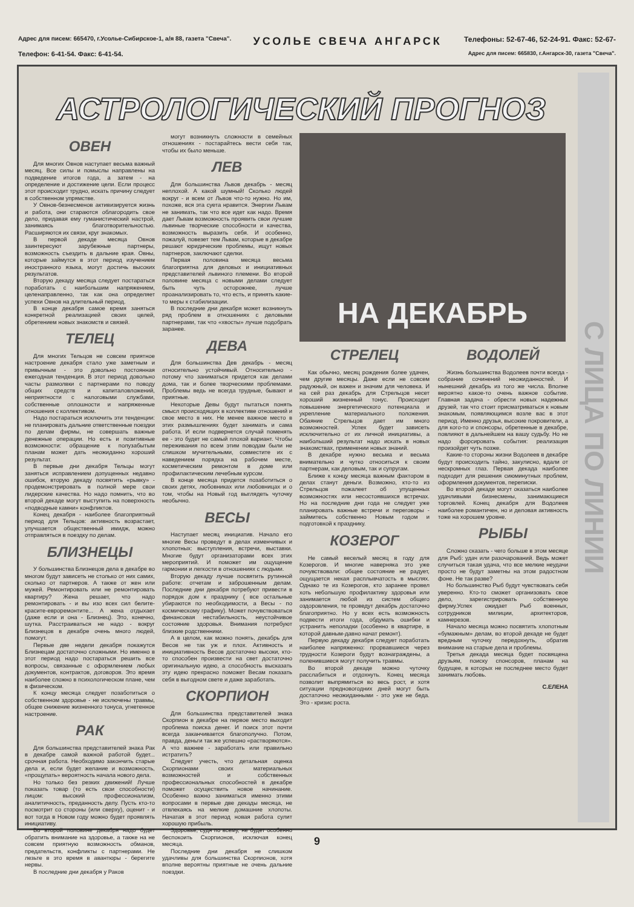Адрес для писем: 665470, г.Усолье-Сибирское-1, а/я 88, газета "Свеча". УСОЛЬЕ СВЕЧА АНГАРСК Телефоны: 52-67-46, 52-24-91. Факс: 52-67-
Телефон: 6-41-54. Факс: 6-41-54. Адрес для писем: 665830, г.Ангарск-30, газета "Свеча".
АСТРОЛОГИЧЕСКИЙ ПРОГНОЗ
ОВЕН
Для многих Овнов наступает весьма важный месяц. Все силы и помыслы направлены на подведение итогов года, а затем - на определение и достижение цели. Если процесс этот происходит трудно, искать причину следует в собственном упрямстве.
У Овнов-безнесменов активизируется жизнь и работа, они стараются облагородить свое дело, придавая ему гуманистический настрой, занимаясь благотворительностью. Расширяются их связи, круг знакомых.
В первой декаде месяца Овнов заинтересуют зарубежные партнеры, возможность съездить в дальние края. Овны, которые займутся в этот период изучением иностранного языка, могут достичь высоких результатов.
Вторую декаду месяца следует постараться поработать с наибольшим напряжением, целенаправленно, так как она определяет успехи Овнов на длительный период.
В конце декабря самое время заняться конкретной реализацией своих целей, обретением новых знакомств и связей.
ТЕЛЕЦ
Для многих Тельцов не совсем приятное настроение декабря стало уже заметным и привычным - это довольно постоянная ежегодная тенденция. В этот период довольно часты размолвки с партнерами по поводу общих средств и капиталовложений, неприятности с налоговыми службами, собственные оплошности и напряженные отношения с коллективом.
Надо постараться исключить эти тенденции: не планировать дальние ответственные поездки по делам фирмы, не совершать важные денежные операции. Но есть и позитивные возможности: обращение к полузабытым планам может дать неожиданно хороший результат.
В первые дни декабря Тельцы могут заняться исправлением допущенных недавно ошибок, вторую декаду посвятить «рывку» - продемонстрировать в полной мере свои лидерские качества. Но надо помнить, что во второй декаде могут выступить на поверхность «подводные камни» конфликтов.
Конец декабря - наиболее благоприятный период для Тельцов: активность возрастает, улучшается общественный имидж, можно отправляться в поездку по делам.
БЛИЗНЕЦЫ
У большинства Близнецов дела в декабре во многом будут зависеть не столько от них самих, сколько от партнеров. А также от жен или мужей. Ремонтировать или не ремонтировать квартиру? Жена решает, что надо ремонтировать - и вы изо всех сил белите-красите-евроремонтите... А жена отдыхает (даже если и она - Близнец). Это, конечно, шутка. Расстраиваться не надо - вокруг Близнецов в декабре очень много людей, помогут.
Первые две недели декабря покажутся Близнецам достаточно сложными. Но именно в этот период надо постараться решить все вопросы, связанные с оформлением любых документов, контрактов, договоров. Это время наиболее сложно в психологическом плане, чем в физическом.
К концу месяца следует позаботиться о собственном здоровье - не исключены травмы, общее снижение жизненного тонуса, угнетенное настроение.
РАК
Для большинства представителей знака Рак в декабре самой важной работой будет... срочная работа. Необходимо закончить старые дела и, если будет желание и возможность, «прощупать» вероятность начала нового дела.
Но только без резких движений! Лучше показать товар (то есть свои способности) лицом: высокий профессионализм, аналитичность, преданность делу. Пусть кто-то посмотрит со стороны (или сверху), оценит - и вот тогда в Новом году можно будет проявлять инициативу.
Во второй половине декабря надо будет обратить внимание на здоровье, а также на не совсем приятную возможность обманов, предательств, конфликты с партнерами. Не лезьте в это время в авантюры - берегите нервы.
В последние дни декабря у Раков
могут возникнуть сложности в семейных отношениях - постарайтесь вести себя так, чтобы их было меньше.
ЛЕВ
Для большинства Львов декабрь - месяц неплохой. А какой шумный! Сколько людей вокруг - и всем от Львов что-то нужно. Но им, похоже, вся эта суета нравится. Энергии Львам не занимать, так что все идет как надо. Время дает Львам возможность проявить свои лучшие львиные творческие способности и качества, возможность выразить себя. И особенно, пожалуй, повезет тем Львам, которые в декабре решают юридические проблемы, ищут новых партнеров, заключают сделки.
Первая половина месяца весьма благоприятна для деловых и инициативных представителей львиного племени. Во второй половине месяца с новыми делами следует быть чуть осторожнее, лучше проанализировать то, что есть, и принять какие-то меры к стабилизации.
В последние дни декабря может возникнуть ряд проблем в отношениях с деловыми партнерами, так что «хвосты» лучше подобрать заранее.
ДЕВА
Для большинства Дев декабрь - месяц относительно устойчивый. Относительно - потому что заниматься придется как делами дома, так и более творческими проблемами. Проблемы ведь не всегда трудные, бывают и приятные.
Некоторые Девы будут пытаться понять смысл происходящих в коллективе отношений и свое место в них. Не менее важное место в этих размышлениях будет занимать и сама работа. И если подвернется случай поменять ее - это будет не самый плохой вариант. Чтобы переживания по всем этим поводам были не слишком мучительными, совместите их с наведением порядка на рабочем месте, косметическим ремонтом в доме или профилактическим лечебным курсом.
В конце месяца придется позаботиться о своих детях, любовниках или любовницах и о том, чтобы на Новый год выглядеть чуточку необычно.
ВЕСЫ
Наступает месяц инициатив. Начало его многие Весы проведут в делах изменчивых и хлопотных: выступления, встречи, выставки. Многие будут организаторами всех этих мероприятий. И поможет им ощущение гармонии и легкости в отношениях с людьми.
Вторую декаду лучше посвятить рутинной работе: отчетам и заброшенным делам. Последние дни декабря потребуют привести в порядок дом к празднику ( все остальные убираются по необходимости, а Весы - по космическому графику). Может почувствоваться финансовая нестабильность, неустойчивое состояние здоровья. Внимания потребуют близкие родственники.
А в целом, как можно понять, декабрь для Весов не так уж и плох. Активность и инициативность Весов достаточно высоки, кто-то способен произвести на свет достаточно оригинальную идею, а способность высказать эту идею прекрасно поможет Весам показать себя в выгодном свете и даже заработать.
СКОРПИОН
Для большинства представителей знака Скорпион в декабре на первое место выходит проблема поиска денег. И поиск этот почти всегда заканчивается благополучно. Потом, правда, деньги так же успешно «растворяются». А что важнее - заработать или правильно истратить?
Следует учесть, что детальная оценка Скорпионами своих материальных возможностей и собственных профессиональных способностей в декабре поможет осуществить новое начинание. Особенно важно заниматься именно этими вопросами в первые две декады месяца, не отвлекаясь на мелкие домашние хлопоты. Начатая в этот период новая работа сулит хорошую прибыль.
Здоровье, судя по всему, не будет особенно беспокоить Скорпионов, исключая конец месяца.
Последние дни декабря не слишком удачливы для большинства Скорпионов, хотя вполне вероятны приятные не очень дальние поездки.
НА ДЕКАБРЬ
СТРЕЛЕЦ
Как обычно, месяц рождения более удачен, чем другие месяцы. Даже если не совсем радужный, он важен и значим для человека. И на сей раз декабрь для Стрельцов несет хороший жизненный тонус. Происходит повышение энергетического потенциала и укрепление материального положения. Обаяние Стрельцов дает им много возможностей. Успех будет зависеть исключительно от их личной инициативы, а наибольший результат надо искать в новых знакомствах, применении новых знаний.
В декабре нужно весьма и весьма внимательно и чутко относиться к своим партнерам, как деловым, так и супругам.
Ближе к концу месяца важным фактором в делах станут деньги. Возможно, кто-то из Стрельцов пожалеет об упущенных возможностях или несостоявшихся встречах. Но на последние дни года не следует уже планировать важные встречи и переговоры - займитесь собственно Новым годом и подготовкой к празднику.
КОЗЕРОГ
Не самый веселый месяц в году для Козерогов. И многие наверняка это уже почувствовали: общее состояние не радует, ощущается некая расплывчатость в мыслях. Однако те из Козерогов, кто заранее провел хоть небольшую профилактику здоровья или занимается любой из систем общего оздоровления, те проведут декабрь достаточно благоприятно. Но у всех есть возможность подвести итоги года, обдумать ошибки и устранить неполадки (особенно в квартире, в которой давным-давно начат ремонт).
Первую декаду декабря следует поработать наиболее напряженно: прорвавшиеся через трудности Козероги будут вознаграждены, а поленившиеся могут получить травмы.
Во второй декаде можно чуточку расслабиться и отдохнуть. Конец месяца позволит выпрямиться во весь рост, и хотя ситуации предновогодних дней могут быть достаточно неожиданными - это уже не беда. Это - кризис роста.
ВОДОЛЕЙ
Жизнь большинства Водолеев почти всегда - собрание сочинений неожиданностей. И нынешний декабрь из того же числа. Вполне вероятно какое-то очень важное событие. Главная задача - обрести новых надежных друзей, так что стоит присматриваться к новым знакомым, появляющимся возле вас в этот период. Именно друзья, высокие покровители, а для кого-то и спонсоры, обретенные в декабре, повлияют в дальнейшем на вашу судьбу. Но не надо форсировать события: реализация произойдет чуть позже.
Какие-то стороны жизни Водолеев в декабре будут происходить тайно, закулисно, вдали от нескромных глаз. Первая декада наиболее подходит для решения сиюминутных проблем, оформления документов, переписки.
Во второй декаде могут оказаться наиболее удачливыми бизнесмены, занимающиеся торговлей. Конец декабря для Водолеев наиболее романтичен, но и деловая активность тоже на хорошем уровне.
РЫБЫ
Сложно сказать - чего больше в этом месяце для Рыб: удач или разочарований. Ведь может случиться такая удача, что все мелкие неудачи просто не будут заметны на этом радостном фоне. Не так разве?
Но большинство Рыб будут чувствовать себя уверенно. Кто-то сможет организовать свое дело, зарегистрировать собственную фирму.Успех ожидает Рыб военных, сотрудников милиции, архитекторов, камнерезов.
Начало месяца можно посвятить хлопотным «бумажным» делам, во второй декаде не будет вредным чуточку передохнуть, обратив внимание на старые дела и проблемы.
Третья декада месяца будет посвящена друзьям, поиску спонсоров, планам на будущее, в которых не последнее место будет занимать любовь.
С.ЕЛЕНА
С ЛИЦА ПО ЛИНИИ
9